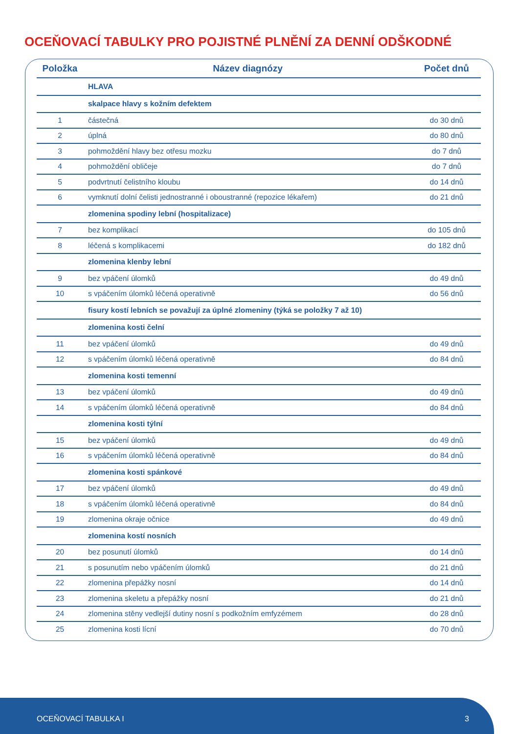OCEŇOVACÍ TABULKY PRO POJISTNÉ PLNĚNÍ ZA DENNÍ ODŠKODNÉ
| Položka | Název diagnózy | Počet dnů |
| --- | --- | --- |
| | HLAVA | |
| | skalpace hlavy s kožním defektem | |
| 1 | částečná | do 30 dnů |
| 2 | úplná | do 80 dnů |
| 3 | pohmoždění hlavy bez otřesu mozku | do 7 dnů |
| 4 | pohmoždění obličeje | do 7 dnů |
| 5 | podvrtnutí čelistního kloubu | do 14 dnů |
| 6 | vymknutí dolní čelisti jednostranné i oboustranné (repozice lékařem) | do 21 dnů |
| | zlomenina spodiny lební (hospitalizace) | |
| 7 | bez komplikací | do 105 dnů |
| 8 | léčená s komplikacemi | do 182 dnů |
| | zlomenina klenby lební | |
| 9 | bez vpáčení úlomků | do 49 dnů |
| 10 | s vpáčením úlomků léčená operativně | do 56 dnů |
| | fisury kostí lebních se považují za úplné zlomeniny (týká se položky 7 až 10) | |
| | zlomenina kosti čelní | |
| 11 | bez vpáčení úlomků | do 49 dnů |
| 12 | s vpáčením úlomků léčená operativně | do 84 dnů |
| | zlomenina kosti temenní | |
| 13 | bez vpáčení úlomků | do 49 dnů |
| 14 | s vpáčením úlomků léčená operativně | do 84 dnů |
| | zlomenina kosti týlní | |
| 15 | bez vpáčení úlomků | do 49 dnů |
| 16 | s vpáčením úlomků léčená operativně | do 84 dnů |
| | zlomenina kosti spánkové | |
| 17 | bez vpáčení úlomků | do 49 dnů |
| 18 | s vpáčením úlomků léčená operativně | do 84 dnů |
| 19 | zlomenina okraje očnice | do 49 dnů |
| | zlomenina kostí nosních | |
| 20 | bez posunutí úlomků | do 14 dnů |
| 21 | s posunutím nebo vpáčením úlomků | do 21 dnů |
| 22 | zlomenina přepážky nosní | do 14 dnů |
| 23 | zlomenina skeletu a přepážky nosní | do 21 dnů |
| 24 | zlomenina stěny vedlejší dutiny nosní s podkožním emfyzémem | do 28 dnů |
| 25 | zlomenina kosti lícní | do 70 dnů |
OCEŇOVACÍ TABULKA I 3